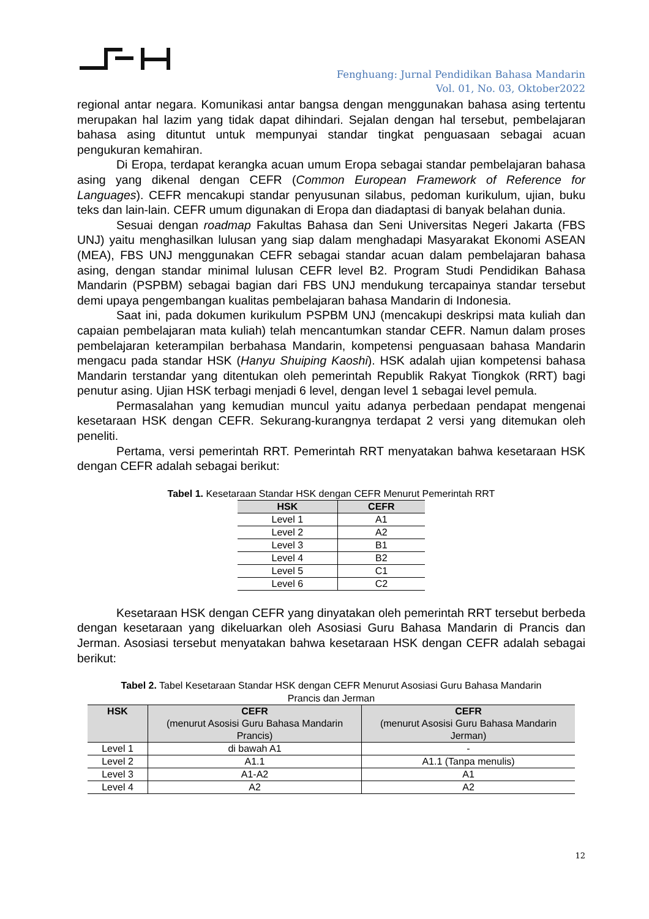Fenghuang: Jurnal Pendidikan Bahasa Mandarin
Vol. 01, No. 03, Oktober2022
regional antar negara. Komunikasi antar bangsa dengan menggunakan bahasa asing tertentu merupakan hal lazim yang tidak dapat dihindari. Sejalan dengan hal tersebut, pembelajaran bahasa asing dituntut untuk mempunyai standar tingkat penguasaan sebagai acuan pengukuran kemahiran.
Di Eropa, terdapat kerangka acuan umum Eropa sebagai standar pembelajaran bahasa asing yang dikenal dengan CEFR (Common European Framework of Reference for Languages). CEFR mencakupi standar penyusunan silabus, pedoman kurikulum, ujian, buku teks dan lain-lain. CEFR umum digunakan di Eropa dan diadaptasi di banyak belahan dunia.
Sesuai dengan roadmap Fakultas Bahasa dan Seni Universitas Negeri Jakarta (FBS UNJ) yaitu menghasilkan lulusan yang siap dalam menghadapi Masyarakat Ekonomi ASEAN (MEA), FBS UNJ menggunakan CEFR sebagai standar acuan dalam pembelajaran bahasa asing, dengan standar minimal lulusan CEFR level B2. Program Studi Pendidikan Bahasa Mandarin (PSPBM) sebagai bagian dari FBS UNJ mendukung tercapainya standar tersebut demi upaya pengembangan kualitas pembelajaran bahasa Mandarin di Indonesia.
Saat ini, pada dokumen kurikulum PSPBM UNJ (mencakupi deskripsi mata kuliah dan capaian pembelajaran mata kuliah) telah mencantumkan standar CEFR. Namun dalam proses pembelajaran keterampilan berbahasa Mandarin, kompetensi penguasaan bahasa Mandarin mengacu pada standar HSK (Hanyu Shuiping Kaoshi). HSK adalah ujian kompetensi bahasa Mandarin terstandar yang ditentukan oleh pemerintah Republik Rakyat Tiongkok (RRT) bagi penutur asing. Ujian HSK terbagi menjadi 6 level, dengan level 1 sebagai level pemula.
Permasalahan yang kemudian muncul yaitu adanya perbedaan pendapat mengenai kesetaraan HSK dengan CEFR. Sekurang-kurangnya terdapat 2 versi yang ditemukan oleh peneliti.
Pertama, versi pemerintah RRT. Pemerintah RRT menyatakan bahwa kesetaraan HSK dengan CEFR adalah sebagai berikut:
Tabel 1. Kesetaraan Standar HSK dengan CEFR Menurut Pemerintah RRT
| HSK | CEFR |
| --- | --- |
| Level 1 | A1 |
| Level 2 | A2 |
| Level 3 | B1 |
| Level 4 | B2 |
| Level 5 | C1 |
| Level 6 | C2 |
Kesetaraan HSK dengan CEFR yang dinyatakan oleh pemerintah RRT tersebut berbeda dengan kesetaraan yang dikeluarkan oleh Asosiasi Guru Bahasa Mandarin di Prancis dan Jerman. Asosiasi tersebut menyatakan bahwa kesetaraan HSK dengan CEFR adalah sebagai berikut:
Tabel 2. Tabel Kesetaraan Standar HSK dengan CEFR Menurut Asosiasi Guru Bahasa Mandarin
Prancis dan Jerman
| HSK | CEFR (menurut Asosisi Guru Bahasa Mandarin Prancis) | CEFR (menurut Asosisi Guru Bahasa Mandarin Jerman) |
| --- | --- | --- |
| Level 1 | di bawah A1 | - |
| Level 2 | A1.1 | A1.1 (Tanpa menulis) |
| Level 3 | A1-A2 | A1 |
| Level 4 | A2 | A2 |
12